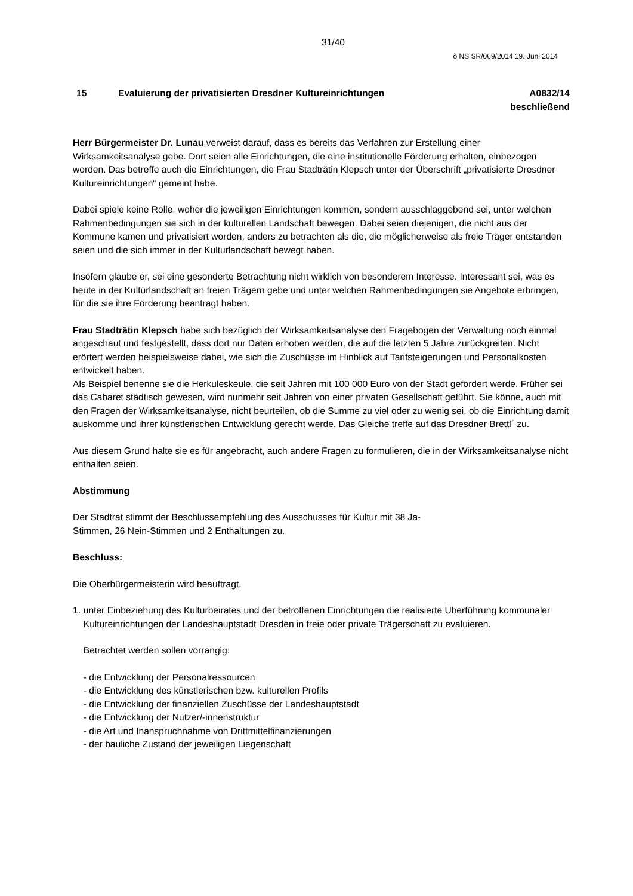31/40
ö NS SR/069/2014 19. Juni 2014
15 Evaluierung der privatisierten Dresdner Kultureinrichtungen
A0832/14
beschließend
Herr Bürgermeister Dr. Lunau verweist darauf, dass es bereits das Verfahren zur Erstellung einer Wirksamkeitsanalyse gebe. Dort seien alle Einrichtungen, die eine institutionelle Förderung erhalten, einbezogen worden. Das betreffe auch die Einrichtungen, die Frau Stadträtin Klepsch unter der Überschrift „privatisierte Dresdner Kultureinrichtungen“ gemeint habe.
Dabei spiele keine Rolle, woher die jeweiligen Einrichtungen kommen, sondern ausschlaggebend sei, unter welchen Rahmenbedingungen sie sich in der kulturellen Landschaft bewegen. Dabei seien diejenigen, die nicht aus der Kommune kamen und privatisiert worden, anders zu betrachten als die, die möglicherweise als freie Träger entstanden seien und die sich immer in der Kulturlandschaft bewegt haben.
Insofern glaube er, sei eine gesonderte Betrachtung nicht wirklich von besonderem Interesse. Interessant sei, was es heute in der Kulturlandschaft an freien Trägern gebe und unter welchen Rahmenbedingungen sie Angebote erbringen, für die sie ihre Förderung beantragt haben.
Frau Stadträtin Klepsch habe sich bezüglich der Wirksamkeitsanalyse den Fragebogen der Verwaltung noch einmal angeschaut und festgestellt, dass dort nur Daten erhoben werden, die auf die letzten 5 Jahre zurückgreifen. Nicht erörtert werden beispielsweise dabei, wie sich die Zuschüsse im Hinblick auf Tarifsteigerungen und Personalkosten entwickelt haben.
Als Beispiel benenne sie die Herkuleskeule, die seit Jahren mit 100 000 Euro von der Stadt gefördert werde. Früher sei das Cabaret städtisch gewesen, wird nunmehr seit Jahren von einer privaten Gesellschaft geführt. Sie könne, auch mit den Fragen der Wirksamkeitsanalyse, nicht beurteilen, ob die Summe zu viel oder zu wenig sei, ob die Einrichtung damit auskomme und ihrer künstlerischen Entwicklung gerecht werde. Das Gleiche treffe auf das Dresdner Brettl´ zu.
Aus diesem Grund halte sie es für angebracht, auch andere Fragen zu formulieren, die in der Wirksamkeitsanalyse nicht enthalten seien.
Abstimmung
Der Stadtrat stimmt der Beschlussempfehlung des Ausschusses für Kultur mit 38 Ja-
Stimmen, 26 Nein-Stimmen und 2 Enthaltungen zu.
Beschluss:
Die Oberbürgermeisterin wird beauftragt,
1. unter Einbeziehung des Kulturbeirates und der betroffenen Einrichtungen die realisierte Überführung kommunaler Kultureinrichtungen der Landeshauptstadt Dresden in freie oder private Trägerschaft zu evaluieren.
Betrachtet werden sollen vorrangig:
- die Entwicklung der Personalressourcen
- die Entwicklung des künstlerischen bzw. kulturellen Profils
- die Entwicklung der finanziellen Zuschüsse der Landeshauptstadt
- die Entwicklung der Nutzer/-innenstruktur
- die Art und Inanspruchnahme von Drittmittelfinanzierungen
- der bauliche Zustand der jeweiligen Liegenschaft